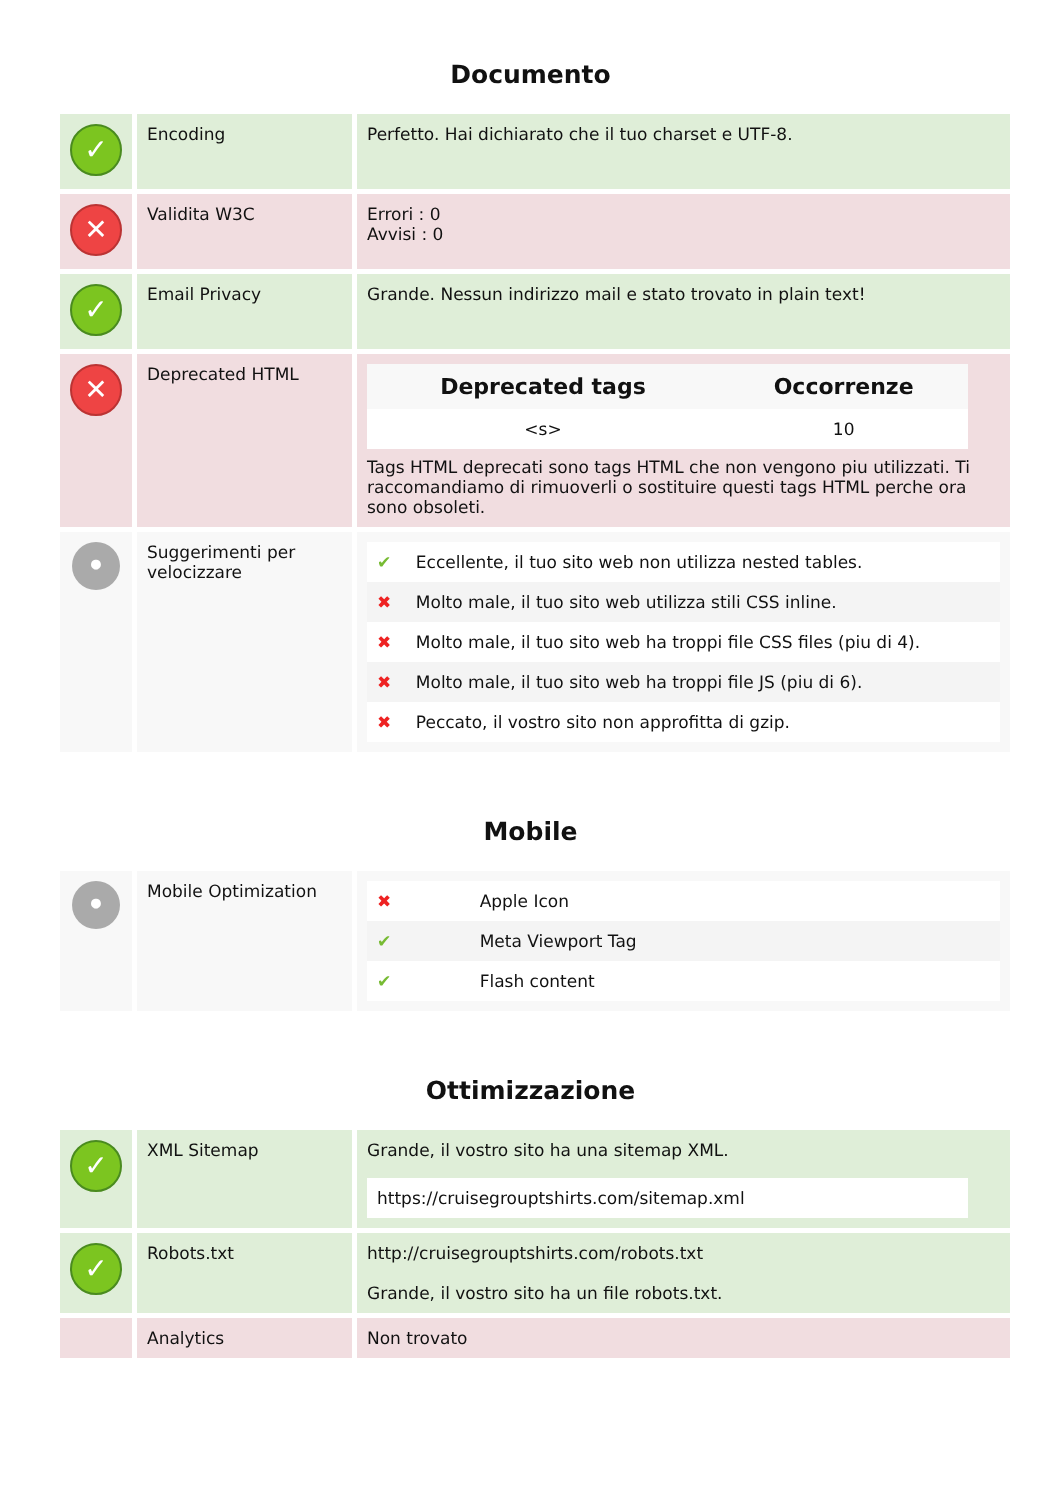Documento
| ✓ | Encoding | Perfetto. Hai dichiarato che il tuo charset e UTF-8. |
| ✕ | Validita W3C | Errori : 0 Avvisi : 0 |
| ✓ | Email Privacy | Grande. Nessun indirizzo mail e stato trovato in plain text! |
| ✕ | Deprecated HTML | / Deprecated tags / Occorrenze / / --- / --- / / <s> / 10 / Tags HTML deprecati sono tags HTML che non vengono piu utilizzati. Ti raccomandiamo di rimuoverli o sostituire questi tags HTML perche ora sono obsoleti. |
| • | Suggerimenti per velocizzare | / ✔ / Eccellente, il tuo sito web non utilizza nested tables. / / ✖ / Molto male, il tuo sito web utilizza stili CSS inline. / / ✖ / Molto male, il tuo sito web ha troppi file CSS files (piu di 4). / / ✖ / Molto male, il tuo sito web ha troppi file JS (piu di 6). / / ✖ / Peccato, il vostro sito non approfitta di gzip. / |
Mobile
| • | Mobile Optimization | / ✖ / Apple Icon / / ✔ / Meta Viewport Tag / / ✔ / Flash content / |
Ottimizzazione
| ✓ | XML Sitemap | Grande, il vostro sito ha una sitemap XML. https://cruisegrouptshirts.com/sitemap.xml |
| ✓ | Robots.txt | http://cruisegrouptshirts.com/robots.txt Grande, il vostro sito ha un file robots.txt. |
| | Analytics | Non trovato |